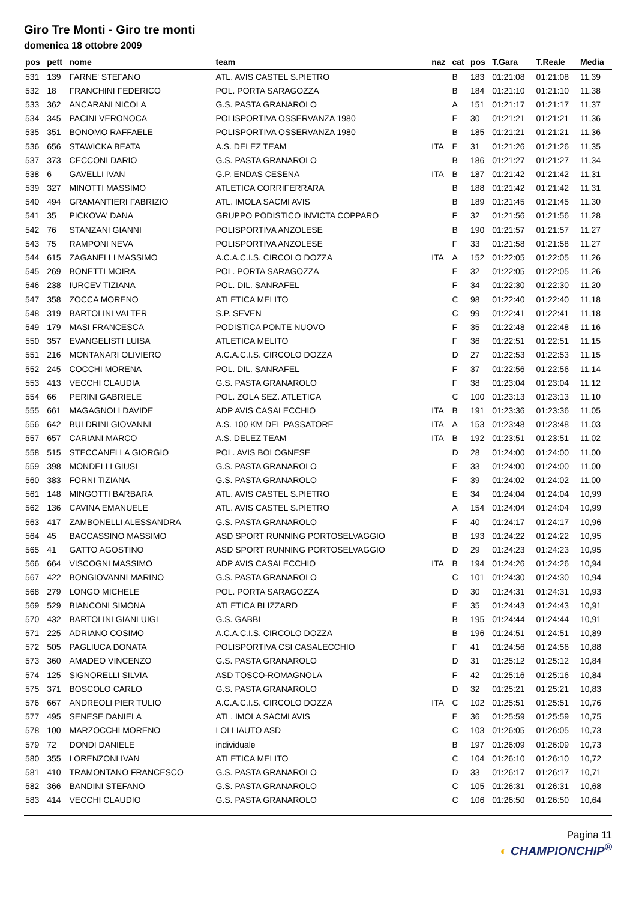Giro Tre Monti - Giro tre monti
domenica 18 ottobre 2009
| pos | pett | nome | team | naz | cat | pos | T.Gara | T.Reale | Media |
| --- | --- | --- | --- | --- | --- | --- | --- | --- | --- |
| 531 | 139 | FARNE' STEFANO | ATL. AVIS CASTEL S.PIETRO | | B | 183 | 01:21:08 | 01:21:08 | 11,39 |
| 532 | 18 | FRANCHINI FEDERICO | POL. PORTA SARAGOZZA | | B | 184 | 01:21:10 | 01:21:10 | 11,38 |
| 533 | 362 | ANCARANI NICOLA | G.S. PASTA GRANAROLO | | A | 151 | 01:21:17 | 01:21:17 | 11,37 |
| 534 | 345 | PACINI VERONOCA | POLISPORTIVA OSSERVANZA 1980 | | E | 30 | 01:21:21 | 01:21:21 | 11,36 |
| 535 | 351 | BONOMO RAFFAELE | POLISPORTIVA OSSERVANZA 1980 | | B | 185 | 01:21:21 | 01:21:21 | 11,36 |
| 536 | 656 | STAWICKA BEATA | A.S. DELEZ TEAM | ITA | E | 31 | 01:21:26 | 01:21:26 | 11,35 |
| 537 | 373 | CECCONI DARIO | G.S. PASTA GRANAROLO | | B | 186 | 01:21:27 | 01:21:27 | 11,34 |
| 538 | 6 | GAVELLI IVAN | G.P. ENDAS CESENA | ITA | B | 187 | 01:21:42 | 01:21:42 | 11,31 |
| 539 | 327 | MINOTTI MASSIMO | ATLETICA CORRIFERRARA | | B | 188 | 01:21:42 | 01:21:42 | 11,31 |
| 540 | 494 | GRAMANTIERI FABRIZIO | ATL. IMOLA SACMI AVIS | | B | 189 | 01:21:45 | 01:21:45 | 11,30 |
| 541 | 35 | PICKOVA' DANA | GRUPPO PODISTICO INVICTA COPPARO | | F | 32 | 01:21:56 | 01:21:56 | 11,28 |
| 542 | 76 | STANZANI GIANNI | POLISPORTIVA ANZOLESE | | B | 190 | 01:21:57 | 01:21:57 | 11,27 |
| 543 | 75 | RAMPONI NEVA | POLISPORTIVA ANZOLESE | | F | 33 | 01:21:58 | 01:21:58 | 11,27 |
| 544 | 615 | ZAGANELLI MASSIMO | A.C.A.C.I.S. CIRCOLO DOZZA | ITA | A | 152 | 01:22:05 | 01:22:05 | 11,26 |
| 545 | 269 | BONETTI MOIRA | POL. PORTA SARAGOZZA | | E | 32 | 01:22:05 | 01:22:05 | 11,26 |
| 546 | 238 | IURCEV TIZIANA | POL. DIL. SANRAFEL | | F | 34 | 01:22:30 | 01:22:30 | 11,20 |
| 547 | 358 | ZOCCA MORENO | ATLETICA MELITO | | C | 98 | 01:22:40 | 01:22:40 | 11,18 |
| 548 | 319 | BARTOLINI VALTER | S.P. SEVEN | | C | 99 | 01:22:41 | 01:22:41 | 11,18 |
| 549 | 179 | MASI FRANCESCA | PODISTICA PONTE NUOVO | | F | 35 | 01:22:48 | 01:22:48 | 11,16 |
| 550 | 357 | EVANGELISTI LUISA | ATLETICA MELITO | | F | 36 | 01:22:51 | 01:22:51 | 11,15 |
| 551 | 216 | MONTANARI OLIVIERO | A.C.A.C.I.S. CIRCOLO DOZZA | | D | 27 | 01:22:53 | 01:22:53 | 11,15 |
| 552 | 245 | COCCHI MORENA | POL. DIL. SANRAFEL | | F | 37 | 01:22:56 | 01:22:56 | 11,14 |
| 553 | 413 | VECCHI CLAUDIA | G.S. PASTA GRANAROLO | | F | 38 | 01:23:04 | 01:23:04 | 11,12 |
| 554 | 66 | PERINI GABRIELE | POL. ZOLA SEZ. ATLETICA | | C | 100 | 01:23:13 | 01:23:13 | 11,10 |
| 555 | 661 | MAGAGNOLI DAVIDE | ADP AVIS CASALECCHIO | ITA | B | 191 | 01:23:36 | 01:23:36 | 11,05 |
| 556 | 642 | BULDRINI GIOVANNI | A.S. 100 KM DEL PASSATORE | ITA | A | 153 | 01:23:48 | 01:23:48 | 11,03 |
| 557 | 657 | CARIANI MARCO | A.S. DELEZ TEAM | ITA | B | 192 | 01:23:51 | 01:23:51 | 11,02 |
| 558 | 515 | STECCANELLA GIORGIO | POL. AVIS BOLOGNESE | | D | 28 | 01:24:00 | 01:24:00 | 11,00 |
| 559 | 398 | MONDELLI GIUSI | G.S. PASTA GRANAROLO | | E | 33 | 01:24:00 | 01:24:00 | 11,00 |
| 560 | 383 | FORNI TIZIANA | G.S. PASTA GRANAROLO | | F | 39 | 01:24:02 | 01:24:02 | 11,00 |
| 561 | 148 | MINGOTTI BARBARA | ATL. AVIS CASTEL S.PIETRO | | E | 34 | 01:24:04 | 01:24:04 | 10,99 |
| 562 | 136 | CAVINA EMANUELE | ATL. AVIS CASTEL S.PIETRO | | A | 154 | 01:24:04 | 01:24:04 | 10,99 |
| 563 | 417 | ZAMBONELLI ALESSANDRA | G.S. PASTA GRANAROLO | | F | 40 | 01:24:17 | 01:24:17 | 10,96 |
| 564 | 45 | BACCASSINO MASSIMO | ASD SPORT RUNNING PORTOSELVAGGIO | | B | 193 | 01:24:22 | 01:24:22 | 10,95 |
| 565 | 41 | GATTO AGOSTINO | ASD SPORT RUNNING PORTOSELVAGGIO | | D | 29 | 01:24:23 | 01:24:23 | 10,95 |
| 566 | 664 | VISCOGNI MASSIMO | ADP AVIS CASALECCHIO | ITA | B | 194 | 01:24:26 | 01:24:26 | 10,94 |
| 567 | 422 | BONGIOVANNI MARINO | G.S. PASTA GRANAROLO | | C | 101 | 01:24:30 | 01:24:30 | 10,94 |
| 568 | 279 | LONGO MICHELE | POL. PORTA SARAGOZZA | | D | 30 | 01:24:31 | 01:24:31 | 10,93 |
| 569 | 529 | BIANCONI SIMONA | ATLETICA BLIZZARD | | E | 35 | 01:24:43 | 01:24:43 | 10,91 |
| 570 | 432 | BARTOLINI GIANLUIGI | G.S. GABBI | | B | 195 | 01:24:44 | 01:24:44 | 10,91 |
| 571 | 225 | ADRIANO COSIMO | A.C.A.C.I.S. CIRCOLO DOZZA | | B | 196 | 01:24:51 | 01:24:51 | 10,89 |
| 572 | 505 | PAGLIUCA DONATA | POLISPORTIVA CSI CASALECCHIO | | F | 41 | 01:24:56 | 01:24:56 | 10,88 |
| 573 | 360 | AMADEO VINCENZO | G.S. PASTA GRANAROLO | | D | 31 | 01:25:12 | 01:25:12 | 10,84 |
| 574 | 125 | SIGNORELLI SILVIA | ASD TOSCO-ROMAGNOLA | | F | 42 | 01:25:16 | 01:25:16 | 10,84 |
| 575 | 371 | BOSCOLO CARLO | G.S. PASTA GRANAROLO | | D | 32 | 01:25:21 | 01:25:21 | 10,83 |
| 576 | 667 | ANDREOLI PIER TULIO | A.C.A.C.I.S. CIRCOLO DOZZA | ITA | C | 102 | 01:25:51 | 01:25:51 | 10,76 |
| 577 | 495 | SENESE DANIELA | ATL. IMOLA SACMI AVIS | | E | 36 | 01:25:59 | 01:25:59 | 10,75 |
| 578 | 100 | MARZOCCHI MORENO | LOLLIAUTO ASD | | C | 103 | 01:26:05 | 01:26:05 | 10,73 |
| 579 | 72 | DONDI DANIELE | individuale | | B | 197 | 01:26:09 | 01:26:09 | 10,73 |
| 580 | 355 | LORENZONI IVAN | ATLETICA MELITO | | C | 104 | 01:26:10 | 01:26:10 | 10,72 |
| 581 | 410 | TRAMONTANO FRANCESCO | G.S. PASTA GRANAROLO | | D | 33 | 01:26:17 | 01:26:17 | 10,71 |
| 582 | 366 | BANDINI STEFANO | G.S. PASTA GRANAROLO | | C | 105 | 01:26:31 | 01:26:31 | 10,68 |
| 583 | 414 | VECCHI CLAUDIO | G.S. PASTA GRANAROLO | | C | 106 | 01:26:50 | 01:26:50 | 10,64 |
Pagina 11
◐ CHAMPIONCHIP<sup>®</sup>